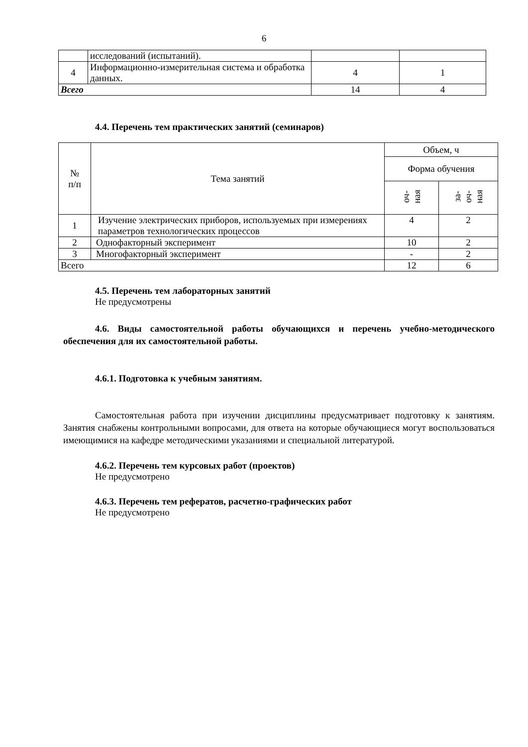6
| | исследований (испытаний). | | |
| 4 | Информационно-измерительная система и обработка данных. | 4 | 1 |
| Всего | | 14 | 4 |
4.4. Перечень тем практических занятий (семинаров)
| № п/п | Тема занятий | Объем, ч | |
| --- | --- | --- | --- |
| | | Форма обучения | |
| | | оч- ная | за- оч- ная |
| 1 | Изучение электрических приборов, используемых при измерениях параметров технологических процессов | 4 | 2 |
| 2 | Однофакторный эксперимент | 10 | 2 |
| 3 | Многофакторный эксперимент | - | 2 |
| Всего | | 12 | 6 |
4.5. Перечень тем лабораторных занятий
Не предусмотрены
4.6. Виды самостоятельной работы обучающихся и перечень учебно-методического обеспечения для их самостоятельной работы.
4.6.1. Подготовка к учебным занятиям.
Самостоятельная работа при изучении дисциплины предусматривает подготовку к занятиям. Занятия снабжены контрольными вопросами, для ответа на которые обучающиеся могут воспользоваться имеющимися на кафедре методическими указаниями и специальной литературой.
4.6.2. Перечень тем курсовых работ (проектов)
Не предусмотрено
4.6.3. Перечень тем рефератов, расчетно-графических работ
Не предусмотрено